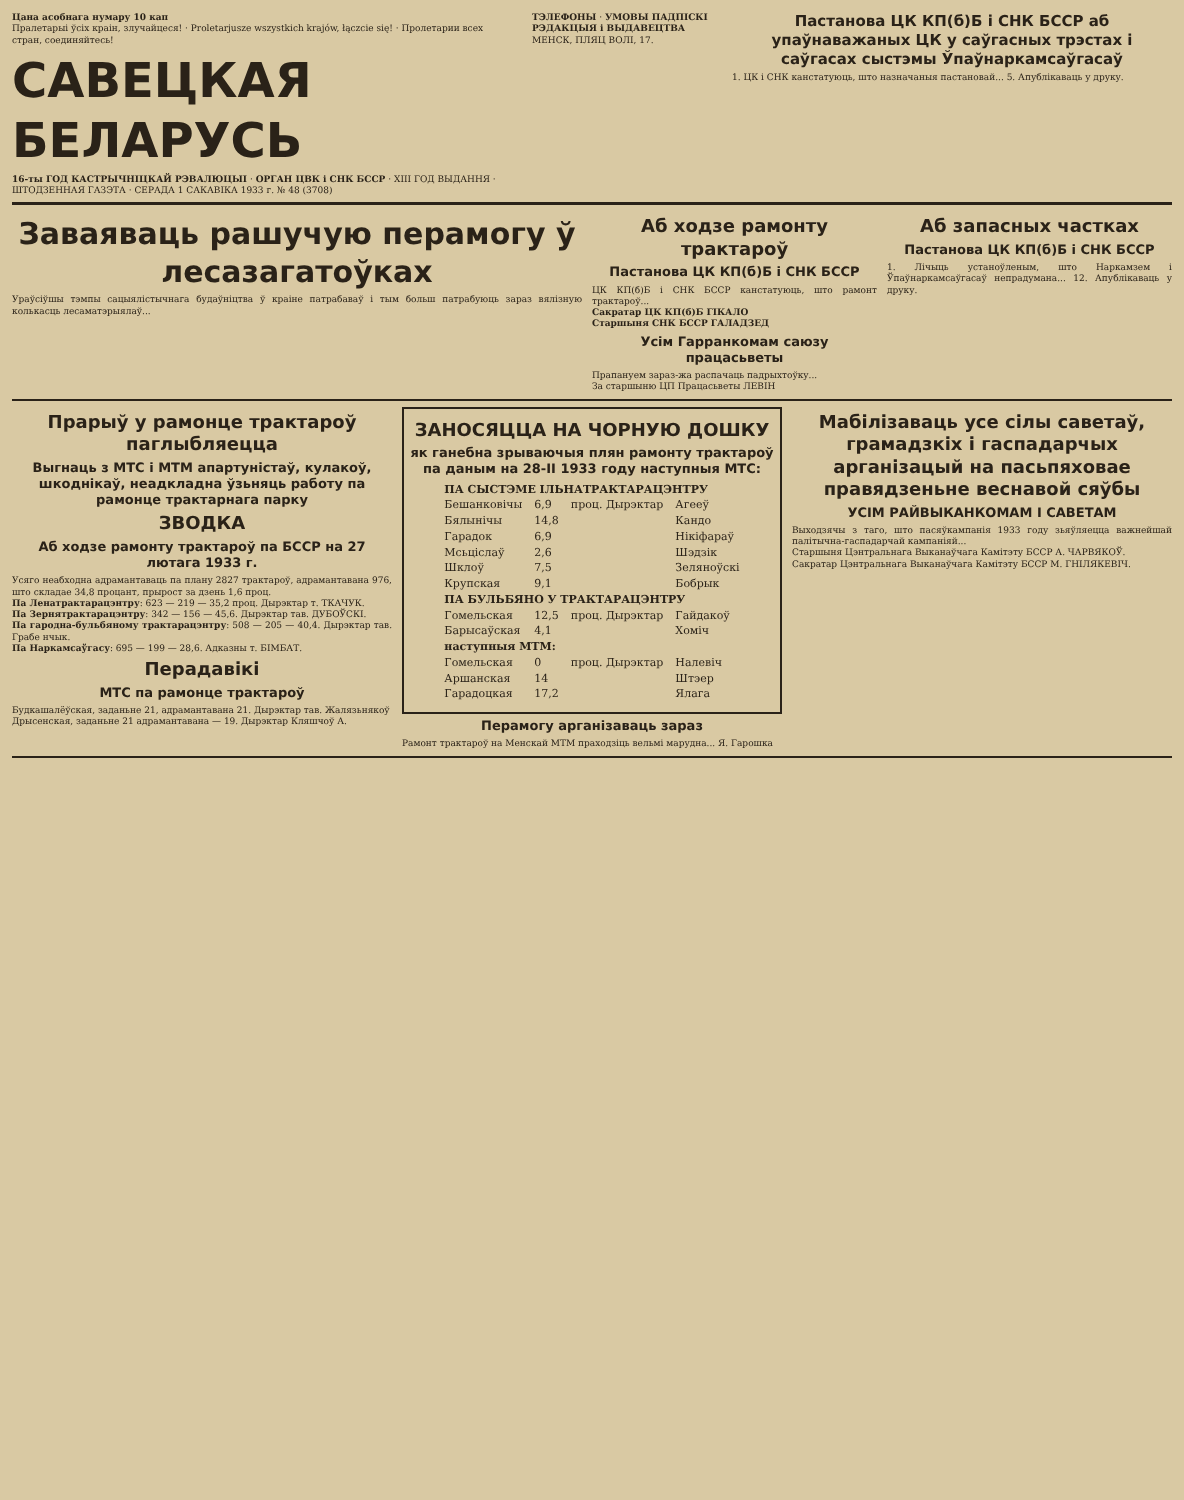Цана асобнага нумару 10 кап
Пралетарыі ўсіх краін, злучайцеся! · Proletarjusze wszystkich krajów, łączcie się! · Пролетарии всех стран, соединяйтесь!
САВЕЦКАЯ БЕЛАРУСЬ
16-ты ГОД КАСТРЫЧНІЦКАЙ РЭВАЛЮЦЫІ · ОРГАН ЦВК і СНК БССР · XIII ГОД ВЫДАННЯ · ШТОДЗЕННАЯ ГАЗЭТА · СЕРАДА 1 САКАВІКА 1933 г. № 48 (3708)
ТЭЛЕФОНЫ · УМОВЫ ПАДПІСКІ
РЭДАКЦЫЯ і ВЫДАВЕЦТВА МЕНСК, ПЛЯЦ ВОЛІ, 17.
Пастанова ЦК КП(б)Б і СНК БССР аб упаўнаважаных ЦК у саўгасных трэстах і саўгасах сыстэмы Ўпаўнаркамсаўгасаў
1. ЦК і СНК канстатуюць, што назначаныя пастановай... 5. Апублікаваць у друку.
Заваяваць рашучую перамогу ў лесазагатоўках
Ураўсіўшы тэмпы сацыялістычнага будаўніцтва ў краіне патрабаваў і тым больш патрабуюць зараз вялізную колькасць лесаматэрыялаў...
Аб ходзе рамонту трактароў
Пастанова ЦК КП(б)Б і СНК БССР
ЦК КП(б)Б і СНК БССР канстатуюць, што рамонт трактароў...
Сакратар ЦК КП(б)Б ГІКАЛО
Старшыня СНК БССР ГАЛАДЗЕД
Усім Гарранкомам саюзу працасьветы
Прапануем зараз-жа распачаць падрыхтоўку...
За старшыню ЦП Працасьветы ЛЕВІН
Аб запасных частках
Пастанова ЦК КП(б)Б і СНК БССР
1. Лічыць устаноўленым, што Наркамзем і Ўпаўнаркамсаўгасаў непрадумана... 12. Апублікаваць у друку.
Прарыў у рамонце трактароў паглыбляецца
Выгнаць з МТС і МТМ апартуністаў, кулакоў, шкоднікаў, неадкладна ўзьняць работу па рамонце трактарнага парку
ЗВОДКА
Аб ходзе рамонту трактароў па БССР на 27 лютага 1933 г.
Усяго неабходна адрамантаваць па плану 2827 трактароў, адрамантавана 976, што складае 34,8 процант, прырост за дзень 1,6 проц.
Па Ленатрактарацэнтру: 623 — 219 — 35,2 проц. Дырэктар т. ТКАЧУК.
Па Зернятрактарацэнтру: 342 — 156 — 45,6. Дырэктар тав. ДУБОЎСКІ.
Па гародна-бульбяному трактарацэнтру: 508 — 205 — 40,4. Дырэктар тав. Грабе нчык.
Па Наркамсаўгасу: 695 — 199 — 28,6. Адказны т. БІМБАТ.
Перадавікі
МТС па рамонце трактароў
Будкашалёўская, заданьне 21, адрамантавана 21. Дырэктар тав. Жалязьнякоў
Дрысенская, заданьне 21 адрамантавана — 19. Дырэктар Кляшчоў А.
ЗАНОСЯЦЦА НА ЧОРНУЮ ДОШКУ
як ганебна зрываючыя плян рамонту трактароў па даным на 28-II 1933 году наступныя МТС:
| ПА СЫСТЭМЕ ІЛЬНАТРАКТАРАЦЭНТРУ | | | |
| --- | --- | --- | --- |
| Бешанковічы | 6,9 | проц. Дырэктар | Агееў |
| Бялынічы | 14,8 | | Кандо |
| Гарадок | 6,9 | | Нікіфараў |
| Мсьціслаў | 2,6 | | Шэдзік |
| Шклоў | 7,5 | | Зеляноўскі |
| Крупская | 9,1 | | Бобрык |
| ПА БУЛЬБЯНО У ТРАКТАРАЦЭНТРУ | | | |
| Гомельская | 12,5 | проц. Дырэктар | Гайдакоў |
| Барысаўская | 4,1 | | Хоміч |
| наступныя МТМ: | | | |
| Гомельская | 0 | проц. Дырэктар | Налевіч |
| Аршанская | 14 | | Штэер |
| Гарадоцкая | 17,2 | | Ялага |
Перамогу арганізаваць зараз
Рамонт трактароў на Менскай МТМ праходзіць вельмі марудна... Я. Гарошка
Мабілізаваць усе сілы саветаў, грамадзкіх і гаспадарчых арганізацый на пасьпяховае правядзеньне веснавой сяўбы
УСІМ РАЙВЫКАНКОМАМ І САВЕТАМ
Выходзячы з таго, што пасяўкампанія 1933 году зьяўляецца важнейшай палітычна-гаспадарчай кампаніяй...
Старшыня Цэнтральнага Выканаўчага Камітэту БССР А. ЧАРВЯКОЎ.
Сакратар Цэнтральнага Выканаўчага Камітэту БССР М. ГНІЛЯКЕВІЧ.